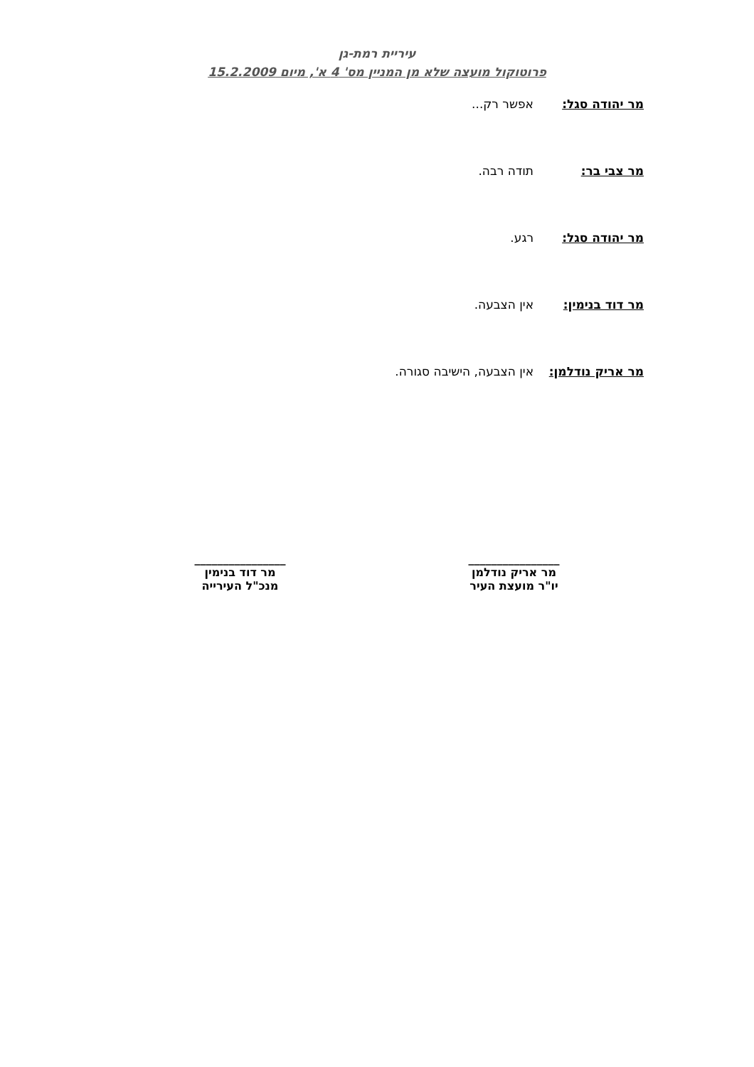עיריית רמת-גן
פרוטוקול מועצה שלא מן המניין מס' 4 א', מיום 15.2.2009
מר יהודה סגל: אפשר רק...
מר צבי בר: תודה רבה.
מר יהודה סגל: רגע.
מר דוד בנימין: אין הצבעה.
מר אריק נודלמן: אין הצבעה, הישיבה סגורה.
________________
מר אריק נודלמן
יו"ר מועצת העיר
________________
מר דוד בנימין
מנכ"ל העירייה